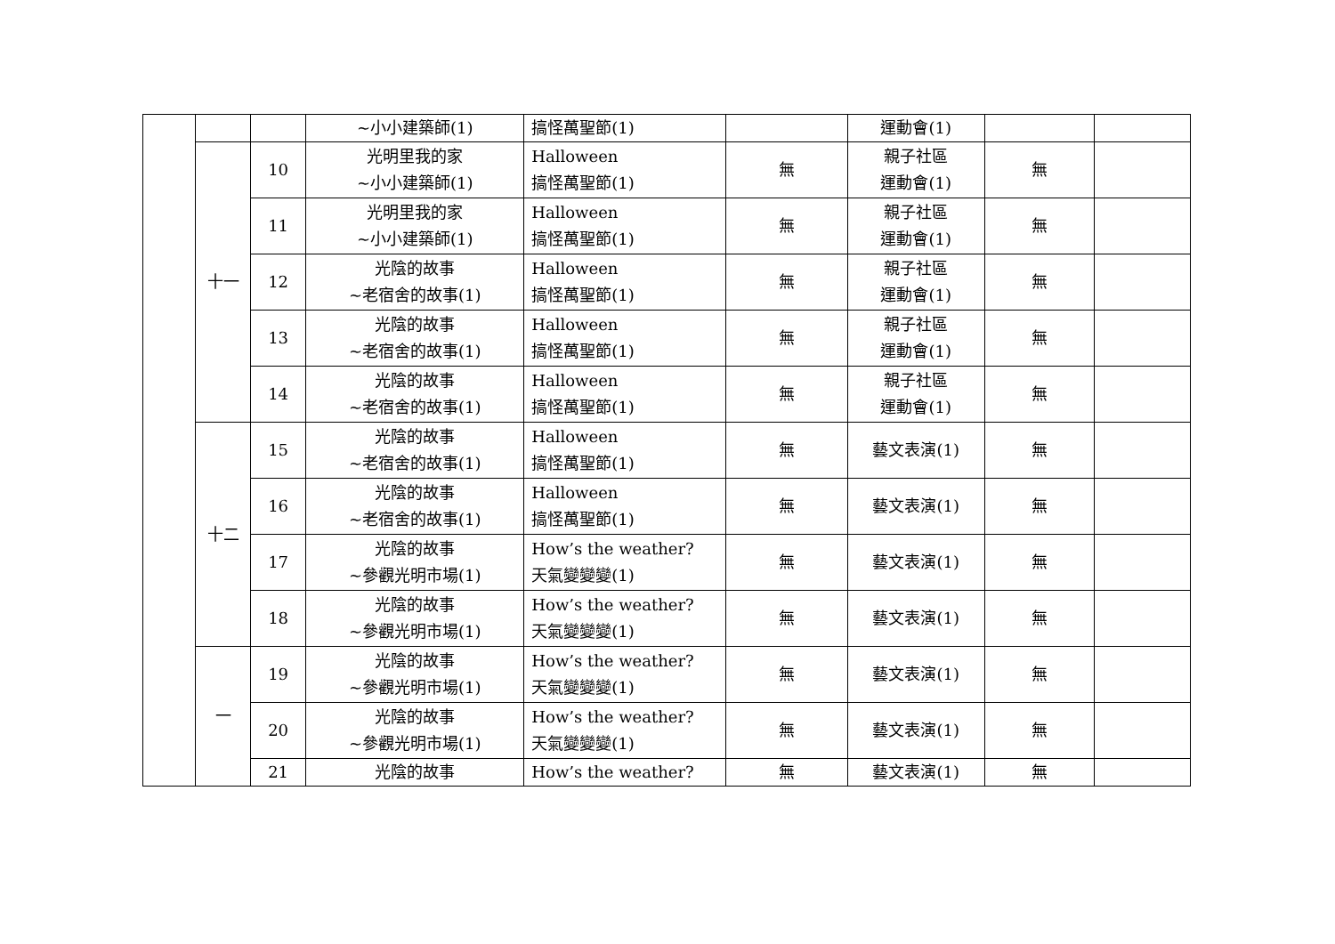| | | | ~小小建築師(1) | 搞怪萬聖節(1) | | 運動會(1) | | |
| | 十一 | 10 | 光明里我的家 ~小小建築師(1) | Halloween 搞怪萬聖節(1) | 無 | 親子社區 運動會(1) | 無 | |
| | | 11 | 光明里我的家 ~小小建築師(1) | Halloween 搞怪萬聖節(1) | 無 | 親子社區 運動會(1) | 無 | |
| | | 12 | 光陰的故事 ~老宿舍的故事(1) | Halloween 搞怪萬聖節(1) | 無 | 親子社區 運動會(1) | 無 | |
| | | 13 | 光陰的故事 ~老宿舍的故事(1) | Halloween 搞怪萬聖節(1) | 無 | 親子社區 運動會(1) | 無 | |
| | | 14 | 光陰的故事 ~老宿舍的故事(1) | Halloween 搞怪萬聖節(1) | 無 | 親子社區 運動會(1) | 無 | |
| | 十二 | 15 | 光陰的故事 ~老宿舍的故事(1) | Halloween 搞怪萬聖節(1) | 無 | 藝文表演(1) | 無 | |
| | | 16 | 光陰的故事 ~老宿舍的故事(1) | Halloween 搞怪萬聖節(1) | 無 | 藝文表演(1) | 無 | |
| | | 17 | 光陰的故事 ~參觀光明市場(1) | How’s the weather? 天氣變變變(1) | 無 | 藝文表演(1) | 無 | |
| | | 18 | 光陰的故事 ~參觀光明市場(1) | How’s the weather? 天氣變變變(1) | 無 | 藝文表演(1) | 無 | |
| | 一 | 19 | 光陰的故事 ~參觀光明市場(1) | How’s the weather? 天氣變變變(1) | 無 | 藝文表演(1) | 無 | |
| | | 20 | 光陰的故事 ~參觀光明市場(1) | How’s the weather? 天氣變變變(1) | 無 | 藝文表演(1) | 無 | |
| | | 21 | 光陰的故事 | How’s the weather? | 無 | 藝文表演(1) | 無 | |